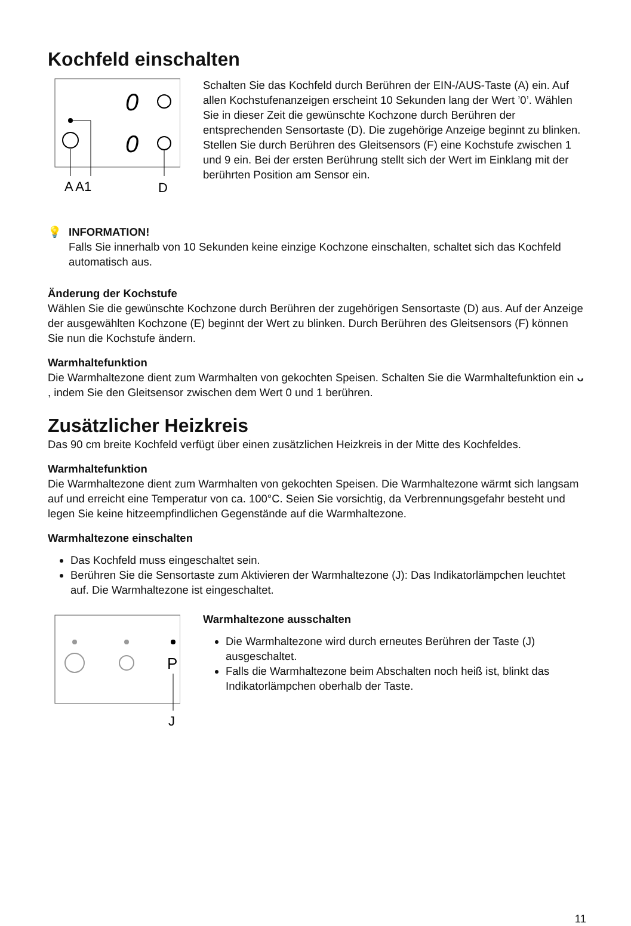Kochfeld einschalten
0
0
A A1
D
Schalten Sie das Kochfeld durch Berühren der EIN-/AUS-Taste (A) ein. Auf allen Kochstufenanzeigen erscheint 10 Sekunden lang der Wert ’0’. Wählen Sie in dieser Zeit die gewünschte Kochzone durch Berühren der entsprechenden Sensortaste (D). Die zugehörige Anzeige beginnt zu blinken. Stellen Sie durch Berühren des Gleitsensors (F) eine Kochstufe zwischen 1 und 9 ein. Bei der ersten Berührung stellt sich der Wert im Einklang mit der berührten Position am Sensor ein.
💡 INFORMATION!
Falls Sie innerhalb von 10 Sekunden keine einzige Kochzone einschalten, schaltet sich das Kochfeld automatisch aus.
Änderung der Kochstufe
Wählen Sie die gewünschte Kochzone durch Berühren der zugehörigen Sensortaste (D) aus. Auf der Anzeige der ausgewählten Kochzone (E) beginnt der Wert zu blinken. Durch Berühren des Gleitsensors (F) können Sie nun die Kochstufe ändern.
Warmhaltefunktion
Die Warmhaltezone dient zum Warmhalten von gekochten Speisen. Schalten Sie die Warmhaltefunktion ein ᴗ , indem Sie den Gleitsensor zwischen dem Wert 0 und 1 berühren.
Zusätzlicher Heizkreis
Das 90 cm breite Kochfeld verfügt über einen zusätzlichen Heizkreis in der Mitte des Kochfeldes.
Warmhaltefunktion
Die Warmhaltezone dient zum Warmhalten von gekochten Speisen. Die Warmhaltezone wärmt sich langsam auf und erreicht eine Temperatur von ca. 100°C. Seien Sie vorsichtig, da Verbrennungsgefahr besteht und legen Sie keine hitzeempfindlichen Gegenstände auf die Warmhaltezone.
Warmhaltezone einschalten
Das Kochfeld muss eingeschaltet sein.
Berühren Sie die Sensortaste zum Aktivieren der Warmhaltezone (J): Das Indikatorlämpchen leuchtet auf. Die Warmhaltezone ist eingeschaltet.
P
J
Warmhaltezone ausschalten
Die Warmhaltezone wird durch erneutes Berühren der Taste (J) ausgeschaltet.
Falls die Warmhaltezone beim Abschalten noch heiß ist, blinkt das Indikatorlämpchen oberhalb der Taste.
11